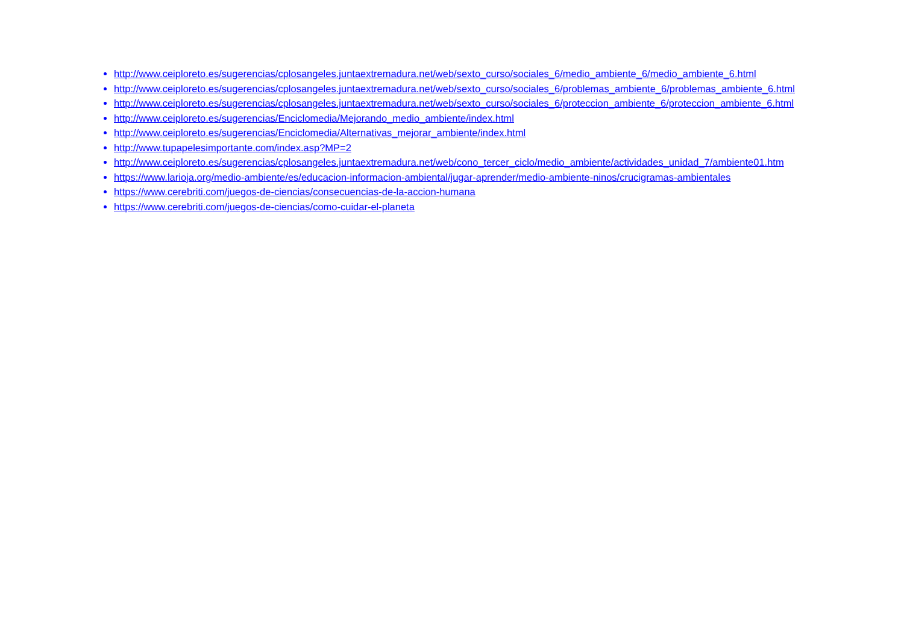http://www.ceiploreto.es/sugerencias/cplosangeles.juntaextremadura.net/web/sexto_curso/sociales_6/medio_ambiente_6/medio_ambiente_6.html
http://www.ceiploreto.es/sugerencias/cplosangeles.juntaextremadura.net/web/sexto_curso/sociales_6/problemas_ambiente_6/problemas_ambiente_6.html
http://www.ceiploreto.es/sugerencias/cplosangeles.juntaextremadura.net/web/sexto_curso/sociales_6/proteccion_ambiente_6/proteccion_ambiente_6.html
http://www.ceiploreto.es/sugerencias/Enciclomedia/Mejorando_medio_ambiente/index.html
http://www.ceiploreto.es/sugerencias/Enciclomedia/Alternativas_mejorar_ambiente/index.html
http://www.tupapelesimportante.com/index.asp?MP=2
http://www.ceiploreto.es/sugerencias/cplosangeles.juntaextremadura.net/web/cono_tercer_ciclo/medio_ambiente/actividades_unidad_7/ambiente01.htm
https://www.larioja.org/medio-ambiente/es/educacion-informacion-ambiental/jugar-aprender/medio-ambiente-ninos/crucigramas-ambientales
https://www.cerebriti.com/juegos-de-ciencias/consecuencias-de-la-accion-humana
https://www.cerebriti.com/juegos-de-ciencias/como-cuidar-el-planeta